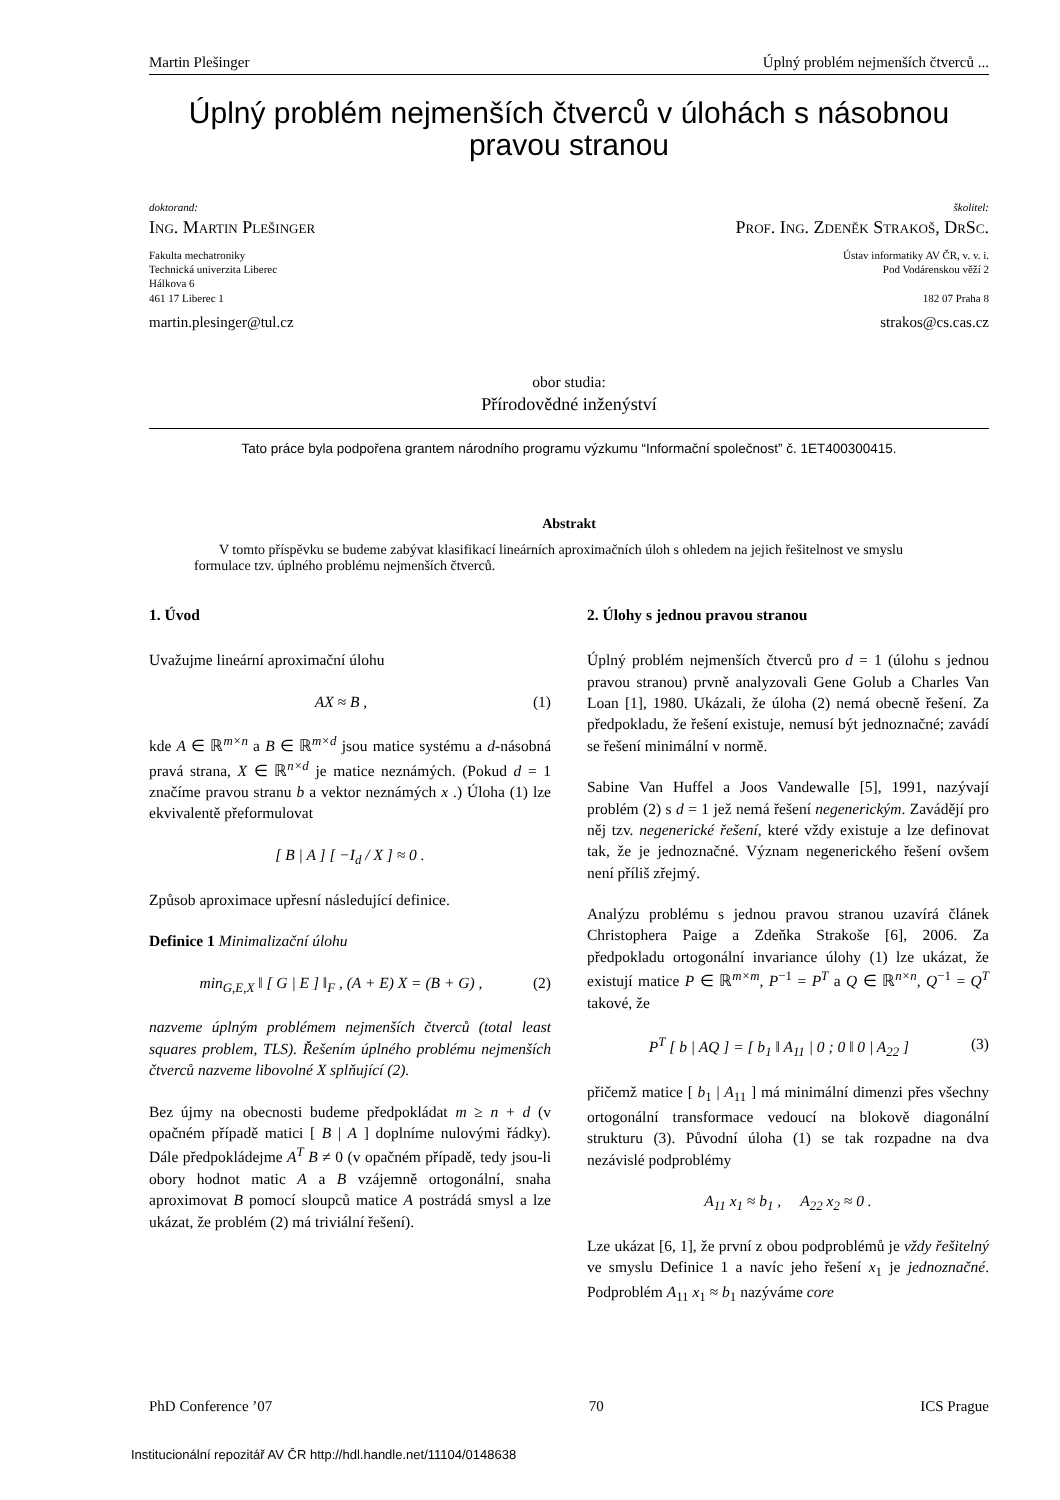Martin Plešinger Úplný problém nejmenších čtverců ...
Úplný problém nejmenších čtverců v úlohách s násobnou pravou stranou
doktorand:
Ing. Martin Plešinger
Fakulta mechatroniky
Technická univerzita Liberec
Hálkova 6
461 17 Liberec 1
martin.plesinger@tul.cz
školitel:
Prof. Ing. Zdeněk Strakoš, DrSc.
Ústav informatiky AV ČR, v. v. i.
Pod Vodárenskou věží 2
182 07 Praha 8
strakos@cs.cas.cz
obor studia:
Přírodovědné inženýství
Tato práce byla podpořena grantem národního programu výzkumu “Informační společnost” č. 1ET400300415.
Abstrakt
V tomto příspěvku se budeme zabývat klasifikací lineárních aproximačních úloh s ohledem na jejich řešitelnost ve smyslu formulace tzv. úplného problému nejmenších čtverců.
1. Úvod
Uvažujme lineární aproximační úlohu
AX ≈ B , (1)
kde A ∈ ℝ<sup>m×n</sup> a B ∈ ℝ<sup>m×d</sup> jsou matice systému a d-násobná pravá strana, X ∈ ℝ<sup>n×d</sup> je matice neznámých. (Pokud d = 1 značíme pravou stranu b a vektor neznámých x .) Úloha (1) lze ekvivalentě přeformulovat
[ B | A ] [ −I<sub>d</sub> / X ] ≈ 0 .
Způsob aproximace upřesní následující definice.
Definice 1 Minimalizační úlohu
min<sub>G,E,X</sub> ‖ [ G | E ] ‖<sub>F</sub> , (A + E) X = (B + G) , (2)
nazveme úplným problémem nejmenších čtverců (total least squares problem, TLS). Řešením úplného problému nejmenších čtverců nazveme libovolné X splňující (2).
Bez újmy na obecnosti budeme předpokládat m ≥ n + d (v opačném případě matici [ B | A ] doplníme nulovými řádky). Dále předpokládejme A<sup>T</sup> B ≠ 0 (v opačném případě, tedy jsou-li obory hodnot matic A a B vzájemně ortogonální, snaha aproximovat B pomocí sloupců matice A postrádá smysl a lze ukázat, že problém (2) má triviální řešení).
2. Úlohy s jednou pravou stranou
Úplný problém nejmenších čtverců pro d = 1 (úlohu s jednou pravou stranou) prvně analyzovali Gene Golub a Charles Van Loan [1], 1980. Ukázali, že úloha (2) nemá obecně řešení. Za předpokladu, že řešení existuje, nemusí být jednoznačné; zavádí se řešení minimální v normě.
Sabine Van Huffel a Joos Vandewalle [5], 1991, nazývají problém (2) s d = 1 jež nemá řešení negenerickým. Zavádějí pro něj tzv. negenerické řešení, které vždy existuje a lze definovat tak, že je jednoznačné. Význam negenerického řešení ovšem není příliš zřejmý.
Analýzu problému s jednou pravou stranou uzavírá článek Christophera Paige a Zdeňka Strakoše [6], 2006. Za předpokladu ortogonální invariance úlohy (1) lze ukázat, že existují matice P ∈ ℝ<sup>m×m</sup>, P<sup>−1</sup> = P<sup>T</sup> a Q ∈ ℝ<sup>n×n</sup>, Q<sup>−1</sup> = Q<sup>T</sup> takové, že
P<sup>T</sup> [ b | AQ ] = [ b<sub>1</sub> ‖ A<sub>11</sub> | 0 ; 0 ‖ 0 | A<sub>22</sub> ] (3)
přičemž matice [ b<sub>1</sub> | A<sub>11</sub> ] má minimální dimenzi přes všechny ortogonální transformace vedoucí na blokově diagonální strukturu (3). Původní úloha (1) se tak rozpadne na dva nezávislé podproblémy
A<sub>11</sub> x<sub>1</sub> ≈ b<sub>1</sub> , A<sub>22</sub> x<sub>2</sub> ≈ 0 .
Lze ukázat [6, 1], že první z obou podproblémů je vždy řešitelný ve smyslu Definice 1 a navíc jeho řešení x<sub>1</sub> je jednoznačné. Podproblém A<sub>11</sub> x<sub>1</sub> ≈ b<sub>1</sub> nazýváme core
PhD Conference ’07 70 ICS Prague
Institucionální repozitář AV ČR http://hdl.handle.net/11104/0148638